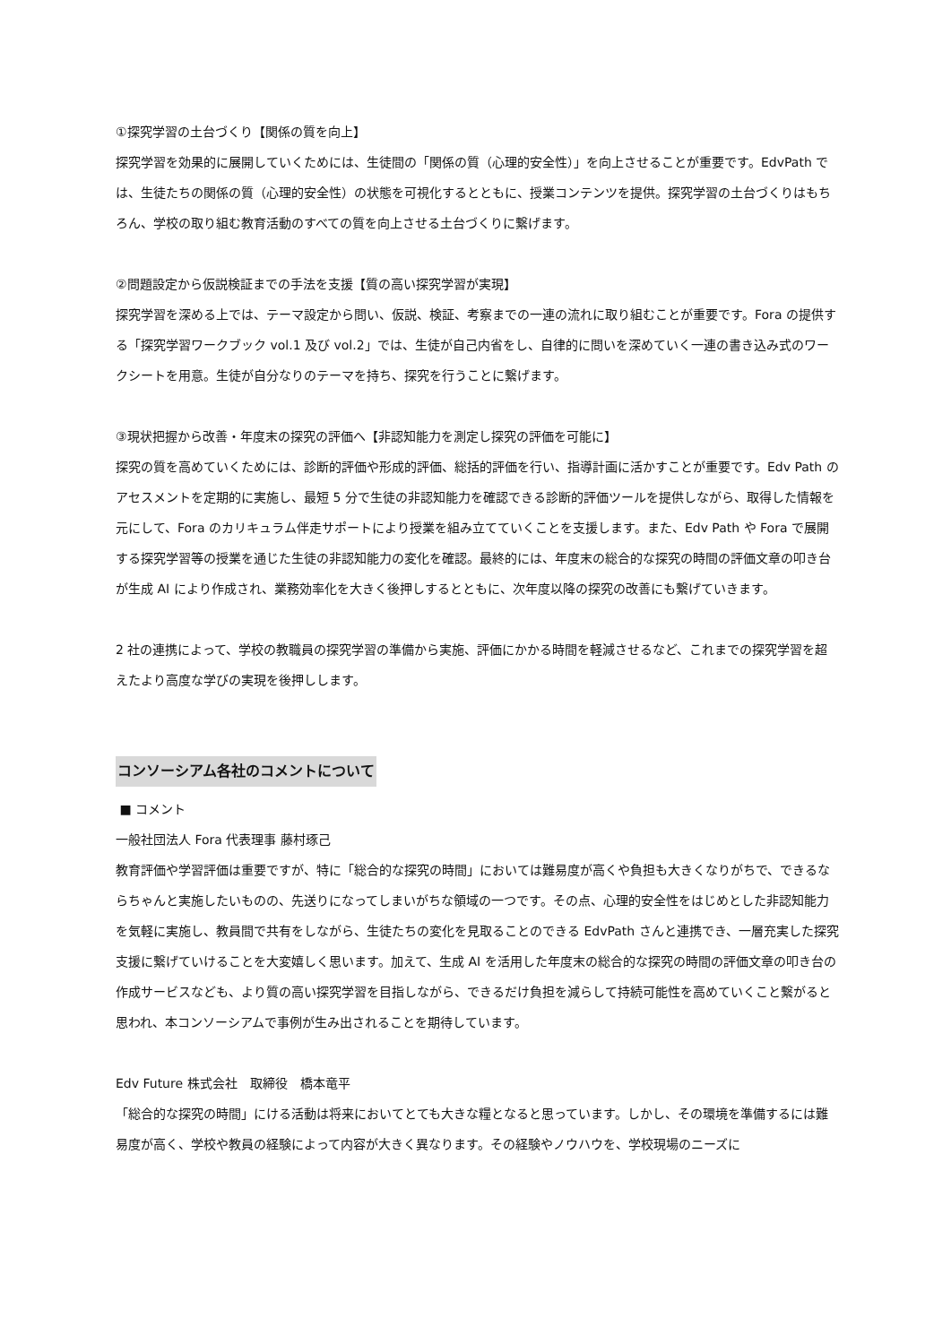①探究学習の土台づくり【関係の質を向上】
探究学習を効果的に展開していくためには、生徒間の「関係の質（心理的安全性）」を向上させることが重要です。EdvPath では、生徒たちの関係の質（心理的安全性）の状態を可視化するとともに、授業コンテンツを提供。探究学習の土台づくりはもちろん、学校の取り組む教育活動のすべての質を向上させる土台づくりに繋げます。
②問題設定から仮説検証までの手法を支援【質の高い探究学習が実現】
探究学習を深める上では、テーマ設定から問い、仮説、検証、考察までの一連の流れに取り組むことが重要です。Fora の提供する「探究学習ワークブック vol.1 及び vol.2」では、生徒が自己内省をし、自律的に問いを深めていく一連の書き込み式のワークシートを用意。生徒が自分なりのテーマを持ち、探究を行うことに繋げます。
③現状把握から改善・年度末の探究の評価へ【非認知能力を測定し探究の評価を可能に】
探究の質を高めていくためには、診断的評価や形成的評価、総括的評価を行い、指導計画に活かすことが重要です。Edv Path のアセスメントを定期的に実施し、最短 5 分で生徒の非認知能力を確認できる診断的評価ツールを提供しながら、取得した情報を元にして、Fora のカリキュラム伴走サポートにより授業を組み立てていくことを支援します。また、Edv Path や Fora で展開する探究学習等の授業を通じた生徒の非認知能力の変化を確認。最終的には、年度末の総合的な探究の時間の評価文章の叩き台が生成 AI により作成され、業務効率化を大きく後押しするとともに、次年度以降の探究の改善にも繋げていきます。
2 社の連携によって、学校の教職員の探究学習の準備から実施、評価にかかる時間を軽減させるなど、これまでの探究学習を超えたより高度な学びの実現を後押しします。
コンソーシアム各社のコメントについて
■ コメント
一般社団法人 Fora 代表理事 藤村琢己
教育評価や学習評価は重要ですが、特に「総合的な探究の時間」においては難易度が高くや負担も大きくなりがちで、できるならちゃんと実施したいものの、先送りになってしまいがちな領域の一つです。その点、心理的安全性をはじめとした非認知能力を気軽に実施し、教員間で共有をしながら、生徒たちの変化を見取ることのできる EdvPath さんと連携でき、一層充実した探究支援に繋げていけることを大変嬉しく思います。加えて、生成 AI を活用した年度末の総合的な探究の時間の評価文章の叩き台の作成サービスなども、より質の高い探究学習を目指しながら、できるだけ負担を減らして持続可能性を高めていくこと繋がると思われ、本コンソーシアムで事例が生み出されることを期待しています。
Edv Future 株式会社　取締役　橋本竜平
「総合的な探究の時間」にける活動は将来においてとても大きな糧となると思っています。しかし、その環境を準備するには難易度が高く、学校や教員の経験によって内容が大きく異なります。その経験やノウハウを、学校現場のニーズに